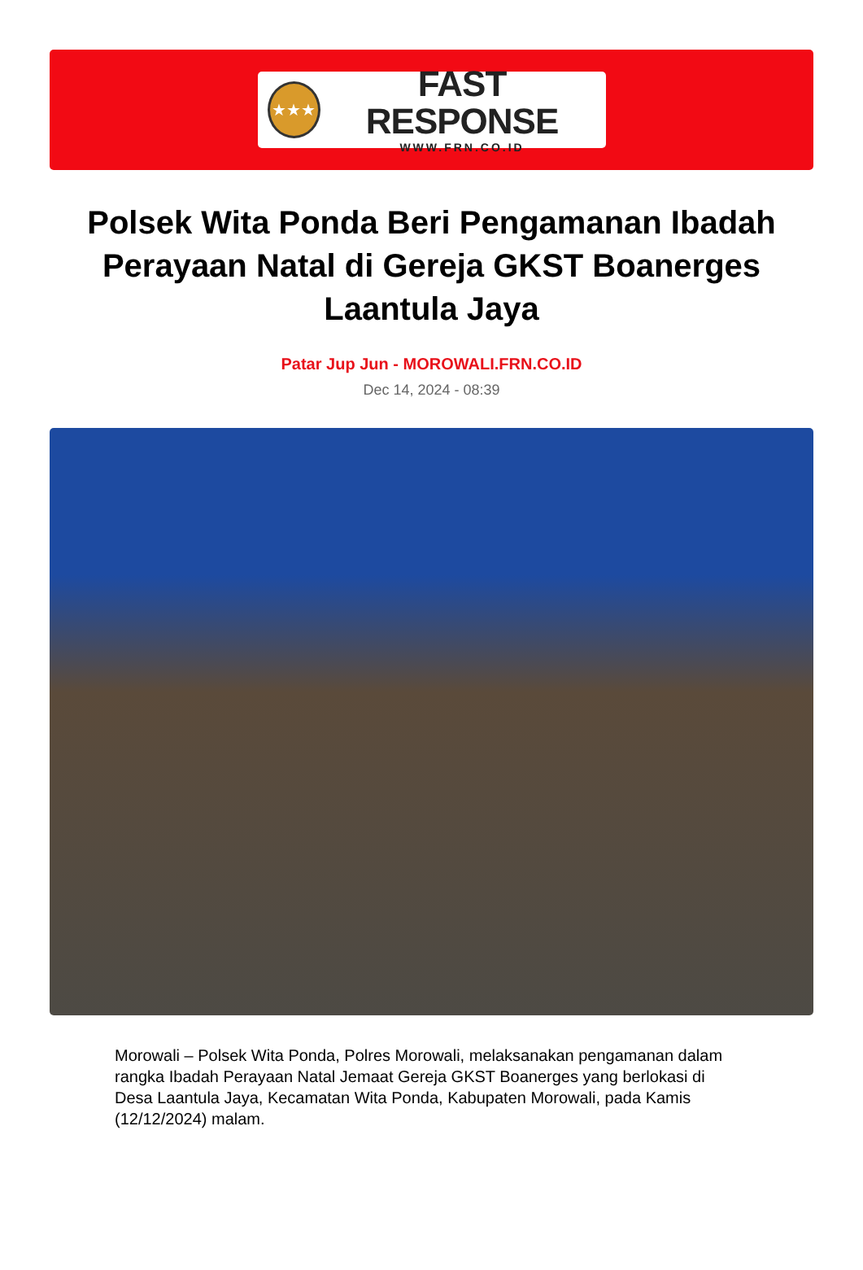★★★
FAST RESPONSE
WWW.FRN.CO.ID
Polsek Wita Ponda Beri Pengamanan Ibadah Perayaan Natal di Gereja GKST Boanerges Laantula Jaya
Patar Jup Jun - MOROWALI.FRN.CO.ID
Dec 14, 2024 - 08:39
Morowali – Polsek Wita Ponda, Polres Morowali, melaksanakan pengamanan dalam rangka Ibadah Perayaan Natal Jemaat Gereja GKST Boanerges yang berlokasi di Desa Laantula Jaya, Kecamatan Wita Ponda, Kabupaten Morowali, pada Kamis (12/12/2024) malam.